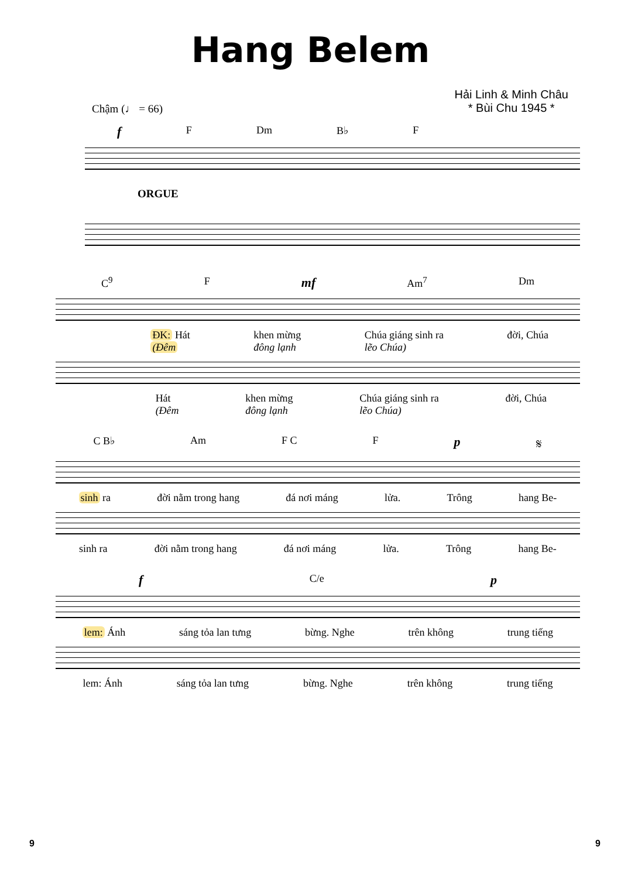Hang Belem
Chậm (♩ = 66)
Hải Linh & Minh Châu
* Bùi Chu 1945 *
f F Dm B♭ F
ORGUE
C<sup>9</sup> F mf Am<sup>7</sup> Dm
ĐK: Hát
(Đêm khen mừng
đông lạnh Chúa giáng sinh ra
lẽo Chúa) đời, Chúa
Hát
(Đêm khen mừng
đông lạnh Chúa giáng sinh ra
lẽo Chúa) đời, Chúa
C B♭ Am F C F p 𝄋
sinh ra đời nằm trong hang đá nơi máng lửa. Trông hang Be-
sinh ra đời nằm trong hang đá nơi máng lửa. Trông hang Be-
f C/e p
lem: Ánh sáng tỏa lan tưng bừng. Nghe trên không trung tiếng
lem: Ánh sáng tỏa lan tưng bừng. Nghe trên không trung tiếng
9 9